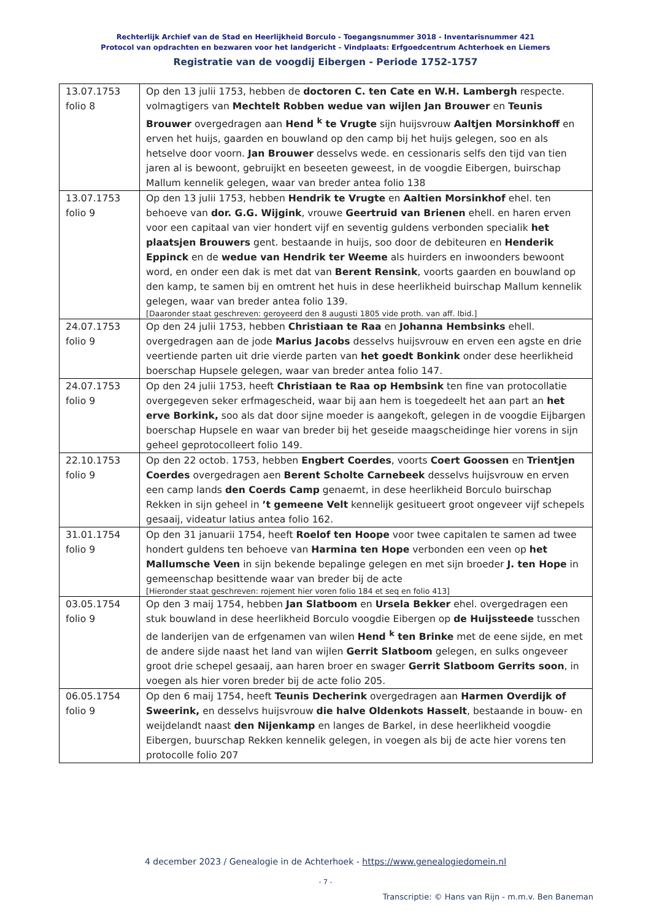Rechterlijk Archief van de Stad en Heerlijkheid Borculo - Toegangsnummer 3018 - Inventarisnummer 421
Protocol van opdrachten en bezwaren voor het landgericht - Vindplaats: Erfgoedcentrum Achterhoek en Liemers
Registratie van de voogdij Eibergen - Periode 1752-1757
| 13.07.1753 folio 8 | Op den 13 julii 1753, hebben de doctoren C. ten Cate en W.H. Lambergh respecte. volmagtigers van Mechtelt Robben wedue van wijlen Jan Brouwer en Teunis Brouwer overgedragen aan Hend <sup>k</sup> te Vrugte sijn huijsvrouw Aaltjen Morsinkhoff en erven het huijs, gaarden en bouwland op den camp bij het huijs gelegen, soo en als hetselve door voorn. Jan Brouwer desselvs wede. en cessionaris selfs den tijd van tien jaren al is bewoont, gebruijkt en beseeten geweest, in de voogdie Eibergen, buirschap Mallum kennelik gelegen, waar van breder antea folio 138 |
| 13.07.1753 folio 9 | Op den 13 julii 1753, hebben Hendrik te Vrugte en Aaltien Morsinkhof ehel. ten behoeve van dor. G.G. Wijgink , vrouwe Geertruid van Brienen ehell. en haren erven voor een capitaal van vier hondert vijf en seventig guldens verbonden specialik het plaatsjen Brouwers gent. bestaande in huijs, soo door de debiteuren en Henderik Eppinck en de wedue van Hendrik ter Weeme als huirders en inwoonders bewoont word, en onder een dak is met dat van Berent Rensink , voorts gaarden en bouwland op den kamp, te samen bij en omtrent het huis in dese heerlikheid buirschap Mallum kennelik gelegen, waar van breder antea folio 139. [Daaronder staat geschreven: geroyeerd den 8 augusti 1805 vide proth. van aff. Ibid.] |
| 24.07.1753 folio 9 | Op den 24 julii 1753, hebben Christiaan te Raa en Johanna Hembsinks ehell. overgedragen aan de jode Marius Jacobs desselvs huijsvrouw en erven een agste en drie veertiende parten uit drie vierde parten van het goedt Bonkink onder dese heerlikheid boerschap Hupsele gelegen, waar van breder antea folio 147. |
| 24.07.1753 folio 9 | Op den 24 julii 1753, heeft Christiaan te Raa op Hembsink ten fine van protocollatie overgegeven seker erfmagescheid, waar bij aan hem is toegedeelt het aan part an het erve Borkink, soo als dat door sijne moeder is aangekoft, gelegen in de voogdie Eijbargen boerschap Hupsele en waar van breder bij het geseide maagscheidinge hier vorens in sijn geheel geprotocolleert folio 149. |
| 22.10.1753 folio 9 | Op den 22 octob. 1753, hebben Engbert Coerdes , voorts Coert Goossen en Trientjen Coerdes overgedragen aen Berent Scholte Carnebeek desselvs huijsvrouw en erven een camp lands den Coerds Camp genaemt, in dese heerlikheid Borculo buirschap Rekken in sijn geheel in ’t gemeene Velt kennelijk gesitueert groot ongeveer vijf schepels gesaaij, videatur latius antea folio 162. |
| 31.01.1754 folio 9 | Op den 31 januarii 1754, heeft Roelof ten Hoope voor twee capitalen te samen ad twee hondert guldens ten behoeve van Harmina ten Hope verbonden een veen op het Mallumsche Veen in sijn bekende bepalinge gelegen en met sijn broeder J. ten Hope in gemeenschap besittende waar van breder bij de acte [Hieronder staat geschreven: rojement hier voren folio 184 et seq en folio 413] |
| 03.05.1754 folio 9 | Op den 3 maij 1754, hebben Jan Slatboom en Ursela Bekker ehel. overgedragen een stuk bouwland in dese heerlikheid Borculo voogdie Eibergen op de Huijssteede tusschen de landerijen van de erfgenamen van wilen Hend <sup>k</sup> ten Brinke met de eene sijde, en met de andere sijde naast het land van wijlen Gerrit Slatboom gelegen, en sulks ongeveer groot drie schepel gesaaij, aan haren broer en swager Gerrit Slatboom Gerrits soon , in voegen als hier voren breder bij de acte folio 205. |
| 06.05.1754 folio 9 | Op den 6 maij 1754, heeft Teunis Decherink overgedragen aan Harmen Overdijk of Sweerink, en desselvs huijsvrouw die halve Oldenkots Hasselt , bestaande in bouw- en weijdelandt naast den Nijenkamp en langes de Barkel, in dese heerlikheid voogdie Eibergen, buurschap Rekken kennelik gelegen, in voegen als bij de acte hier vorens ten protocolle folio 207 |
4 december 2023 / Genealogie in de Achterhoek - https://www.genealogiedomein.nl
- 7 -
Transcriptie: © Hans van Rijn - m.m.v. Ben Baneman